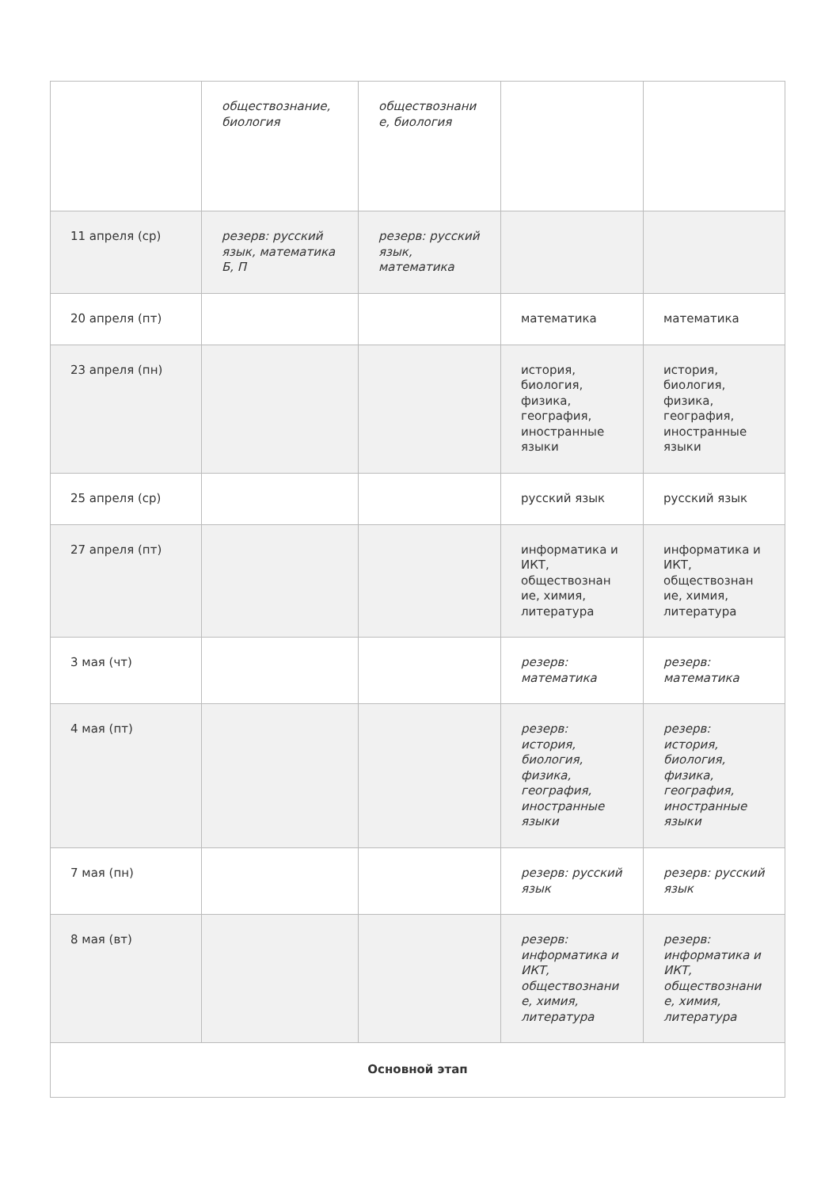| | обществознание, биология | обществознани е, биология | | |
| 11 апреля (ср) | резерв: русский язык, математика Б, П | резерв: русский язык, математика | | |
| 20 апреля (пт) | | | математика | математика |
| 23 апреля (пн) | | | история, биология, физика, география, иностранные языки | история, биология, физика, география, иностранные языки |
| 25 апреля (ср) | | | русский язык | русский язык |
| 27 апреля (пт) | | | информатика и ИКТ, обществознан ие, химия, литература | информатика и ИКТ, обществознан ие, химия, литература |
| 3 мая (чт) | | | резерв: математика | резерв: математика |
| 4 мая (пт) | | | резерв: история, биология, физика, география, иностранные языки | резерв: история, биология, физика, география, иностранные языки |
| 7 мая (пн) | | | резерв: русский язык | резерв: русский язык |
| 8 мая (вт) | | | резерв: информатика и ИКТ, обществознани е, химия, литература | резерв: информатика и ИКТ, обществознани е, химия, литература |
| Основной этап | | | | |